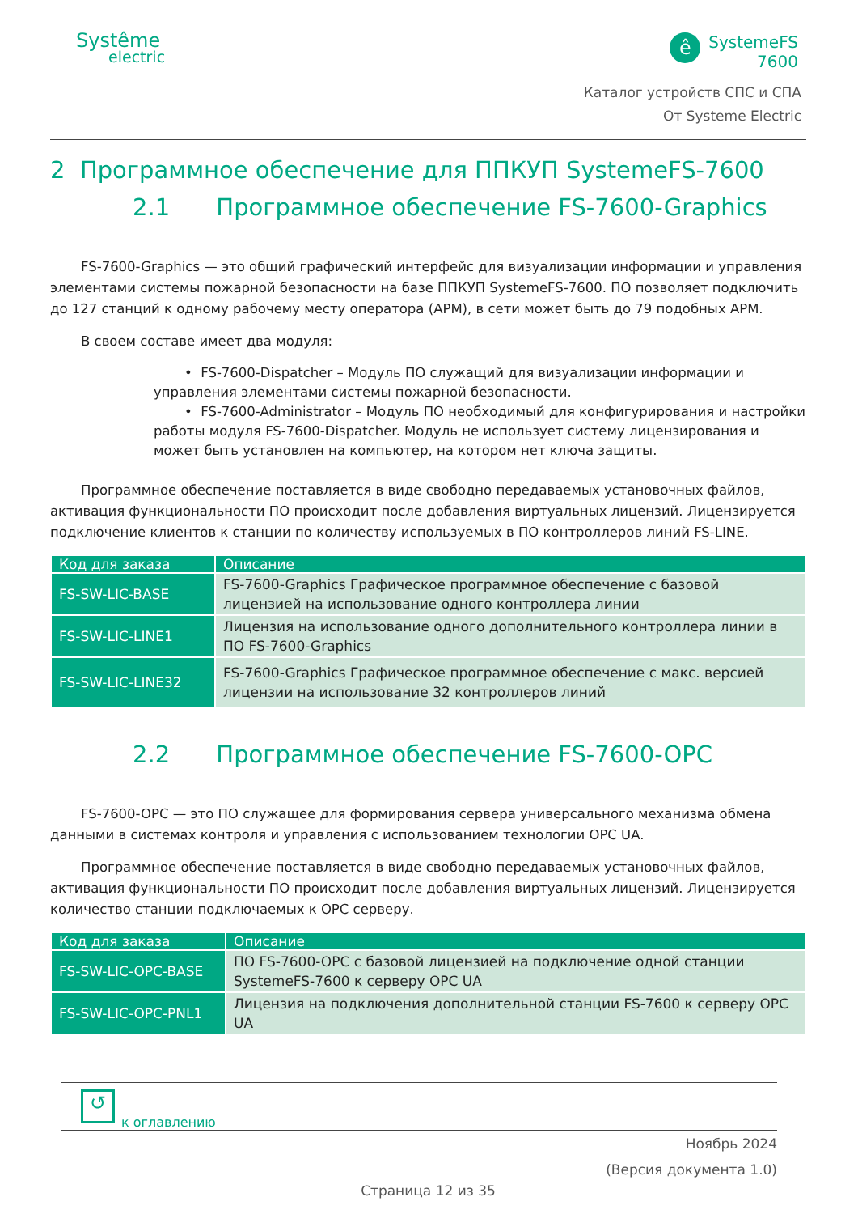Systême
electric
ê
SystemeFS
7600
Каталог устройств СПС и СПА
От Systeme Electric
2 Программное обеспечение для ППКУП SystemeFS-7600
2.1 Программное обеспечение FS-7600-Graphics
FS-7600-Graphics — это общий графический интерфейс для визуализации информации и управления элементами системы пожарной безопасности на базе ППКУП SystemeFS-7600. ПО позволяет подключить до 127 станций к одному рабочему месту оператора (АРМ), в сети может быть до 79 подобных АРМ.
В своем составе имеет два модуля:
• FS-7600-Dispatcher – Модуль ПО служащий для визуализации информации и управления элементами системы пожарной безопасности.
• FS-7600-Administrator – Модуль ПО необходимый для конфигурирования и настройки работы модуля FS-7600-Dispatcher. Модуль не использует систему лицензирования и может быть установлен на компьютер, на котором нет ключа защиты.
Программное обеспечение поставляется в виде свободно передаваемых установочных файлов, активация функциональности ПО происходит после добавления виртуальных лицензий. Лицензируется подключение клиентов к станции по количеству используемых в ПО контроллеров линий FS-LINE.
| Код для заказа | Описание |
| --- | --- |
| FS-SW-LIC-BASE | FS-7600-Graphics Графическое программное обеспечение с базовой лицензией на использование одного контроллера линии |
| FS-SW-LIC-LINE1 | Лицензия на использование одного дополнительного контроллера линии в ПО FS-7600-Graphics |
| FS-SW-LIC-LINE32 | FS-7600-Graphics Графическое программное обеспечение с макс. версией лицензии на использование 32 контроллеров линий |
2.2 Программное обеспечение FS-7600-OPC
FS-7600-OPC — это ПО служащее для формирования сервера универсального механизма обмена данными в системах контроля и управления с использованием технологии OPC UA.
Программное обеспечение поставляется в виде свободно передаваемых установочных файлов, активация функциональности ПО происходит после добавления виртуальных лицензий. Лицензируется количество станции подключаемых к OPC серверу.
| Код для заказа | Описание |
| --- | --- |
| FS-SW-LIC-OPC-BASE | ПО FS-7600-OPC с базовой лицензией на подключение одной станции SystemeFS-7600 к серверу OPC UA |
| FS-SW-LIC-OPC-PNL1 | Лицензия на подключения дополнительной станции FS-7600 к серверу OPC UA |
↺
к оглавлению
Ноябрь 2024
(Версия документа 1.0)
Страница 12 из 35